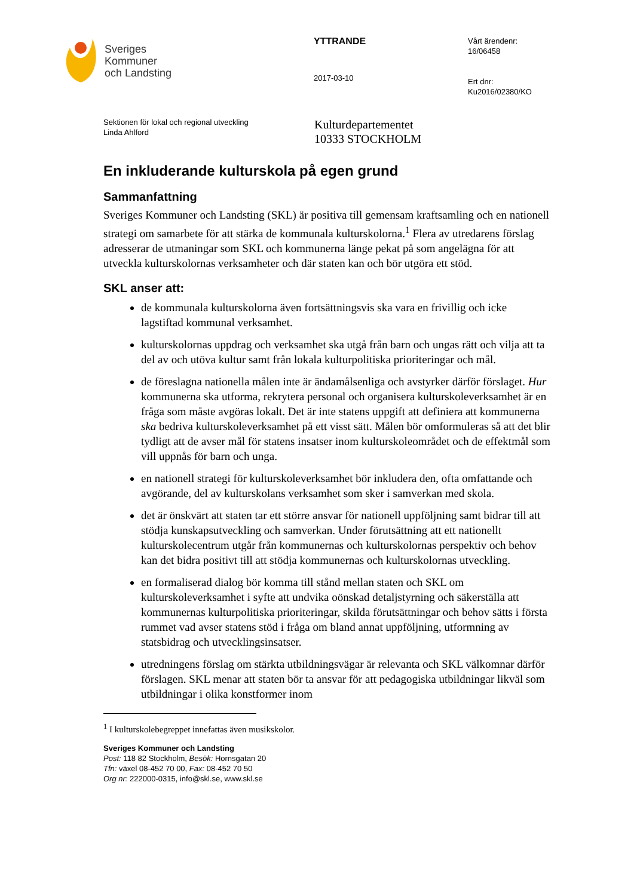Sveriges
Kommuner
och Landsting
YTTRANDE
2017-03-10
Vårt ärendenr:
16/06458
Ert dnr:
Ku2016/02380/KO
Sektionen för lokal och regional utveckling
Linda Ahlford
Kulturdepartementet
10333 STOCKHOLM
En inkluderande kulturskola på egen grund
Sammanfattning
Sveriges Kommuner och Landsting (SKL) är positiva till gemensam kraftsamling och en nationell strategi om samarbete för att stärka de kommunala kulturskolorna.<sup>1</sup> Flera av utredarens förslag adresserar de utmaningar som SKL och kommunerna länge pekat på som angelägna för att utveckla kulturskolornas verksamheter och där staten kan och bör utgöra ett stöd.
SKL anser att:
de kommunala kulturskolorna även fortsättningsvis ska vara en frivillig och icke lagstiftad kommunal verksamhet.
kulturskolornas uppdrag och verksamhet ska utgå från barn och ungas rätt och vilja att ta del av och utöva kultur samt från lokala kulturpolitiska prioriteringar och mål.
de föreslagna nationella målen inte är ändamålsenliga och avstyrker därför förslaget. Hur kommunerna ska utforma, rekrytera personal och organisera kulturskoleverksamhet är en fråga som måste avgöras lokalt. Det är inte statens uppgift att definiera att kommunerna ska bedriva kulturskoleverksamhet på ett visst sätt. Målen bör omformuleras så att det blir tydligt att de avser mål för statens insatser inom kulturskoleområdet och de effektmål som vill uppnås för barn och unga.
en nationell strategi för kulturskoleverksamhet bör inkludera den, ofta omfattande och avgörande, del av kulturskolans verksamhet som sker i samverkan med skola.
det är önskvärt att staten tar ett större ansvar för nationell uppföljning samt bidrar till att stödja kunskapsutveckling och samverkan. Under förutsättning att ett nationellt kulturskolecentrum utgår från kommunernas och kulturskolornas perspektiv och behov kan det bidra positivt till att stödja kommunernas och kulturskolornas utveckling.
en formaliserad dialog bör komma till stånd mellan staten och SKL om kulturskoleverksamhet i syfte att undvika oönskad detaljstyrning och säkerställa att kommunernas kulturpolitiska prioriteringar, skilda förutsättningar och behov sätts i första rummet vad avser statens stöd i fråga om bland annat uppföljning, utformning av statsbidrag och utvecklingsinsatser.
utredningens förslag om stärkta utbildningsvägar är relevanta och SKL välkomnar därför förslagen. SKL menar att staten bör ta ansvar för att pedagogiska utbildningar likväl som utbildningar i olika konstformer inom
<sup>1</sup> I kulturskolebegreppet innefattas även musikskolor.
Sveriges Kommuner och Landsting
Post: 118 82 Stockholm, Besök: Hornsgatan 20
Tfn: växel 08-452 70 00, Fax: 08-452 70 50
Org nr: 222000-0315, info@skl.se, www.skl.se